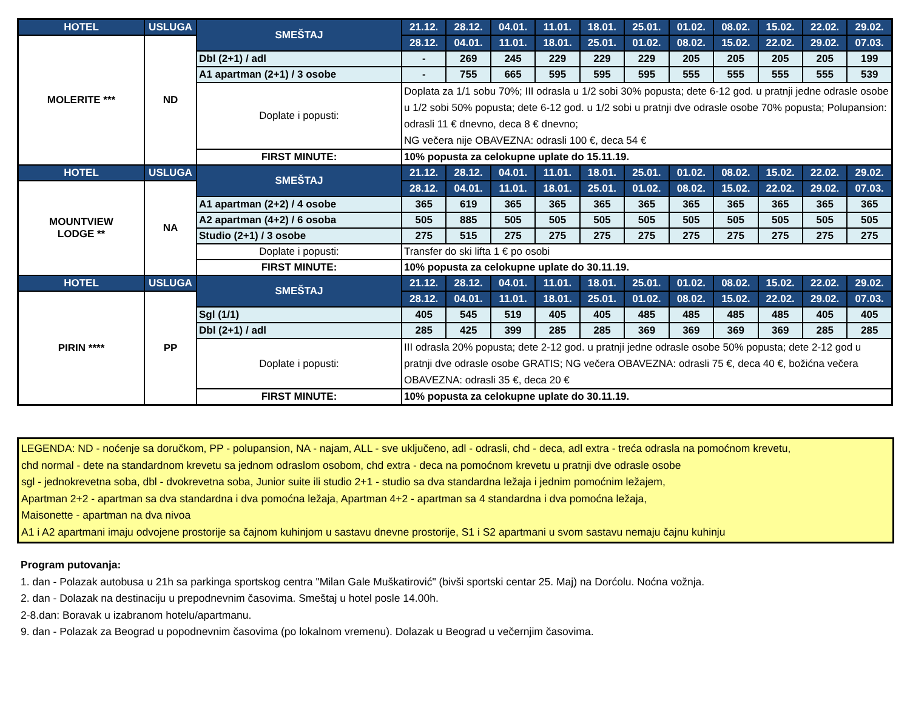| HOTEL | USLUGA | SMEŠTAJ | 21.12. | 28.12. | 04.01. | 11.01. | 18.01. | 25.01. | 01.02. | 08.02. | 15.02. | 22.02. | 29.02. |
| --- | --- | --- | --- | --- | --- | --- | --- | --- | --- | --- | --- | --- | --- |
| MOLERITE *** | ND | | 28.12. | 04.01. | 11.01. | 18.01. | 25.01. | 01.02. | 08.02. | 15.02. | 22.02. | 29.02. | 07.03. |
| | | Dbl (2+1) / adl | - | 269 | 245 | 229 | 229 | 229 | 205 | 205 | 205 | 205 | 199 |
| | | A1 apartman (2+1) / 3 osobe | - | 755 | 665 | 595 | 595 | 595 | 555 | 555 | 555 | 555 | 539 |
| | | Doplate i popusti: | Doplata za 1/1 sobu 70%; III odrasla u 1/2 sobi 30% popusta; dete 6-12 god. u pratnji jedne odrasle osobe u 1/2 sobi 50% popusta; dete 6-12 god. u 1/2 sobi u pratnji dve odrasle osobe 70% popusta; Polupansion: odrasli 11 € dnevno, deca 8 € dnevno; NG večera nije OBAVEZNA: odrasli 100 €, deca 54 € | | | | | | | | | | |
| | | FIRST MINUTE: | 10% popusta za celokupne uplate do 15.11.19. | | | | | | | | | | |
| HOTEL | USLUGA | SMEŠTAJ | 21.12. | 28.12. | 04.01. | 11.01. | 18.01. | 25.01. | 01.02. | 08.02. | 15.02. | 22.02. | 29.02. |
| MOUNTVIEW LODGE ** | NA | | 28.12. | 04.01. | 11.01. | 18.01. | 25.01. | 01.02. | 08.02. | 15.02. | 22.02. | 29.02. | 07.03. |
| | | A1 apartman (2+2) / 4 osobe | 365 | 619 | 365 | 365 | 365 | 365 | 365 | 365 | 365 | 365 | 365 |
| | | A2 apartman (4+2) / 6 osoba | 505 | 885 | 505 | 505 | 505 | 505 | 505 | 505 | 505 | 505 | 505 |
| | | Studio (2+1) / 3 osobe | 275 | 515 | 275 | 275 | 275 | 275 | 275 | 275 | 275 | 275 | 275 |
| | | Doplate i popusti: | Transfer do ski lifta 1 € po osobi | | | | | | | | | | |
| | | FIRST MINUTE: | 10% popusta za celokupne uplate do 30.11.19. | | | | | | | | | | |
| HOTEL | USLUGA | SMEŠTAJ | 21.12. | 28.12. | 04.01. | 11.01. | 18.01. | 25.01. | 01.02. | 08.02. | 15.02. | 22.02. | 29.02. |
| PIRIN **** | PP | | 28.12. | 04.01. | 11.01. | 18.01. | 25.01. | 01.02. | 08.02. | 15.02. | 22.02. | 29.02. | 07.03. |
| | | Sgl (1/1) | 405 | 545 | 519 | 405 | 405 | 485 | 485 | 485 | 485 | 405 | 405 |
| | | Dbl (2+1) / adl | 285 | 425 | 399 | 285 | 285 | 369 | 369 | 369 | 369 | 285 | 285 |
| | | Doplate i popusti: | III odrasla 20% popusta; dete 2-12 god. u pratnji jedne odrasle osobe 50% popusta; dete 2-12 god u pratnji dve odrasle osobe GRATIS; NG večera OBAVEZNA: odrasli 75 €, deca 40 €, božićna večera OBAVEZNA: odrasli 35 €, deca 20 € | | | | | | | | | | |
| | | FIRST MINUTE: | 10% popusta za celokupne uplate do 30.11.19. | | | | | | | | | | |
LEGENDA: ND - noćenje sa doručkom, PP - polupansion, NA - najam, ALL - sve uključeno, adl - odrasli, chd - deca, adl extra - treća odrasla na pomoćnom krevetu,
chd normal - dete na standardnom krevetu sa jednom odraslom osobom, chd extra - deca na pomoćnom krevetu u pratnji dve odrasle osobe
sgl - jednokrevetna soba, dbl - dvokrevetna soba, Junior suite ili studio 2+1 - studio sa dva standardna ležaja i jednim pomoćnim ležajem,
Apartman 2+2 - apartman sa dva standardna i dva pomoćna ležaja, Apartman 4+2 - apartman sa 4 standardna i dva pomoćna ležaja,
Maisonette - apartman na dva nivoa
A1 i A2 apartmani imaju odvojene prostorije sa čajnom kuhinjom u sastavu dnevne prostorije, S1 i S2 apartmani u svom sastavu nemaju čajnu kuhinju
Program putovanja:
1. dan - Polazak autobusa u 21h sa parkinga sportskog centra "Milan Gale Muškatirović" (bivši sportski centar 25. Maj) na Dorćolu. Noćna vožnja.
2. dan - Dolazak na destinaciju u prepodnevnim časovima. Smeštaj u hotel posle 14.00h.
2-8.dan: Boravak u izabranom hotelu/apartmanu.
9. dan - Polazak za Beograd u popodnevnim časovima (po lokalnom vremenu). Dolazak u Beograd u večernjim časovima.